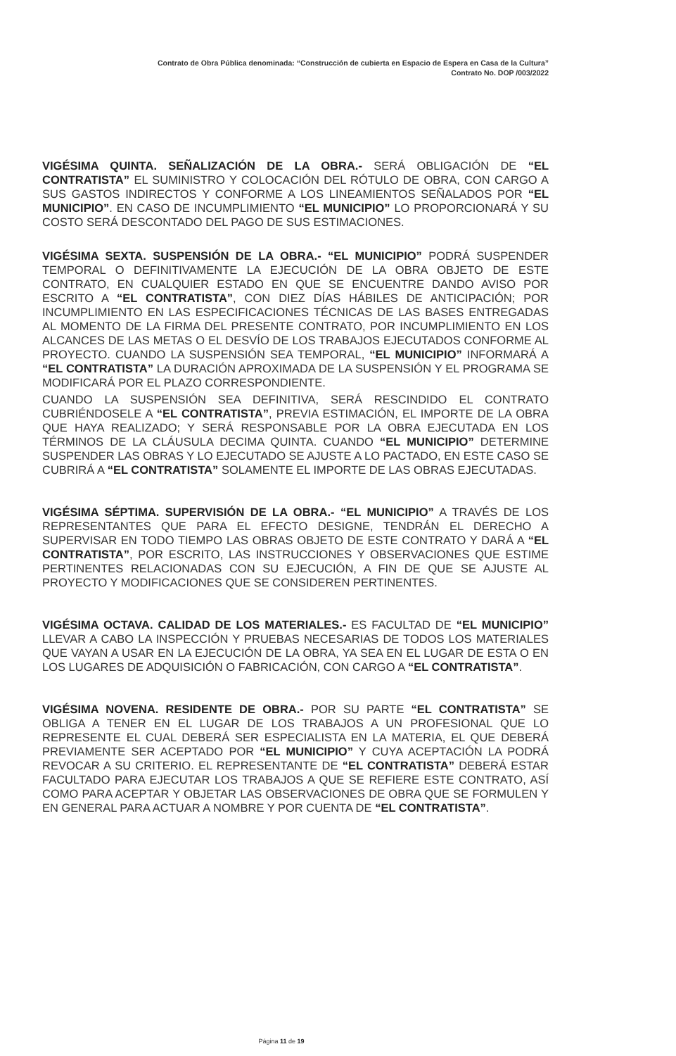Contrato de Obra Pública denominada: “Construcción de cubierta en Espacio de Espera en Casa de la Cultura”
Contrato No. DOP /003/2022
VIGÉSIMA QUINTA. SEÑALIZACIÓN DE LA OBRA.- SERÁ OBLIGACIÓN DE “EL CONTRATISTA” EL SUMINISTRO Y COLOCACIÓN DEL RÓTULO DE OBRA, CON CARGO A SUS GASTOS INDIRECTOS Y CONFORME A LOS LINEAMIENTOS SEÑALADOS POR “EL MUNICIPIO”. EN CASO DE INCUMPLIMIENTO “EL MUNICIPIO” LO PROPORCIONARÁ Y SU COSTO SERÁ DESCONTADO DEL PAGO DE SUS ESTIMACIONES.
VIGÉSIMA SEXTA. SUSPENSIÓN DE LA OBRA.- “EL MUNICIPIO” PODRÁ SUSPENDER TEMPORAL O DEFINITIVAMENTE LA EJECUCIÓN DE LA OBRA OBJETO DE ESTE CONTRATO, EN CUALQUIER ESTADO EN QUE SE ENCUENTRE DANDO AVISO POR ESCRITO A “EL CONTRATISTA”, CON DIEZ DÍAS HÁBILES DE ANTICIPACIÓN; POR INCUMPLIMIENTO EN LAS ESPECIFICACIONES TÉCNICAS DE LAS BASES ENTREGADAS AL MOMENTO DE LA FIRMA DEL PRESENTE CONTRATO, POR INCUMPLIMIENTO EN LOS ALCANCES DE LAS METAS O EL DESVÍO DE LOS TRABAJOS EJECUTADOS CONFORME AL PROYECTO. CUANDO LA SUSPENSIÓN SEA TEMPORAL, “EL MUNICIPIO” INFORMARÁ A “EL CONTRATISTA” LA DURACIÓN APROXIMADA DE LA SUSPENSIÓN Y EL PROGRAMA SE MODIFICARÁ POR EL PLAZO CORRESPONDIENTE.
CUANDO LA SUSPENSIÓN SEA DEFINITIVA, SERÁ RESCINDIDO EL CONTRATO CUBRIÉNDOSELE A “EL CONTRATISTA”, PREVIA ESTIMACIÓN, EL IMPORTE DE LA OBRA QUE HAYA REALIZADO; Y SERÁ RESPONSABLE POR LA OBRA EJECUTADA EN LOS TÉRMINOS DE LA CLÁUSULA DECIMA QUINTA. CUANDO “EL MUNICIPIO” DETERMINE SUSPENDER LAS OBRAS Y LO EJECUTADO SE AJUSTE A LO PACTADO, EN ESTE CASO SE CUBRIRÁ A “EL CONTRATISTA” SOLAMENTE EL IMPORTE DE LAS OBRAS EJECUTADAS.
VIGÉSIMA SÉPTIMA. SUPERVISIÓN DE LA OBRA.- “EL MUNICIPIO” A TRAVÉS DE LOS REPRESENTANTES QUE PARA EL EFECTO DESIGNE, TENDRÁN EL DERECHO A SUPERVISAR EN TODO TIEMPO LAS OBRAS OBJETO DE ESTE CONTRATO Y DARÁ A “EL CONTRATISTA”, POR ESCRITO, LAS INSTRUCCIONES Y OBSERVACIONES QUE ESTIME PERTINENTES RELACIONADAS CON SU EJECUCIÓN, A FIN DE QUE SE AJUSTE AL PROYECTO Y MODIFICACIONES QUE SE CONSIDEREN PERTINENTES.
VIGÉSIMA OCTAVA. CALIDAD DE LOS MATERIALES.- ES FACULTAD DE “EL MUNICIPIO” LLEVAR A CABO LA INSPECCIÓN Y PRUEBAS NECESARIAS DE TODOS LOS MATERIALES QUE VAYAN A USAR EN LA EJECUCIÓN DE LA OBRA, YA SEA EN EL LUGAR DE ESTA O EN LOS LUGARES DE ADQUISICIÓN O FABRICACIÓN, CON CARGO A “EL CONTRATISTA”.
VIGÉSIMA NOVENA. RESIDENTE DE OBRA.- POR SU PARTE “EL CONTRATISTA” SE OBLIGA A TENER EN EL LUGAR DE LOS TRABAJOS A UN PROFESIONAL QUE LO REPRESENTE EL CUAL DEBERÁ SER ESPECIALISTA EN LA MATERIA, EL QUE DEBERÁ PREVIAMENTE SER ACEPTADO POR “EL MUNICIPIO” Y CUYA ACEPTACIÓN LA PODRÁ REVOCAR A SU CRITERIO. EL REPRESENTANTE DE “EL CONTRATISTA” DEBERÁ ESTAR FACULTADO PARA EJECUTAR LOS TRABAJOS A QUE SE REFIERE ESTE CONTRATO, ASÍ COMO PARA ACEPTAR Y OBJETAR LAS OBSERVACIONES DE OBRA QUE SE FORMULEN Y EN GENERAL PARA ACTUAR A NOMBRE Y POR CUENTA DE “EL CONTRATISTA”.
Página 11 de 19